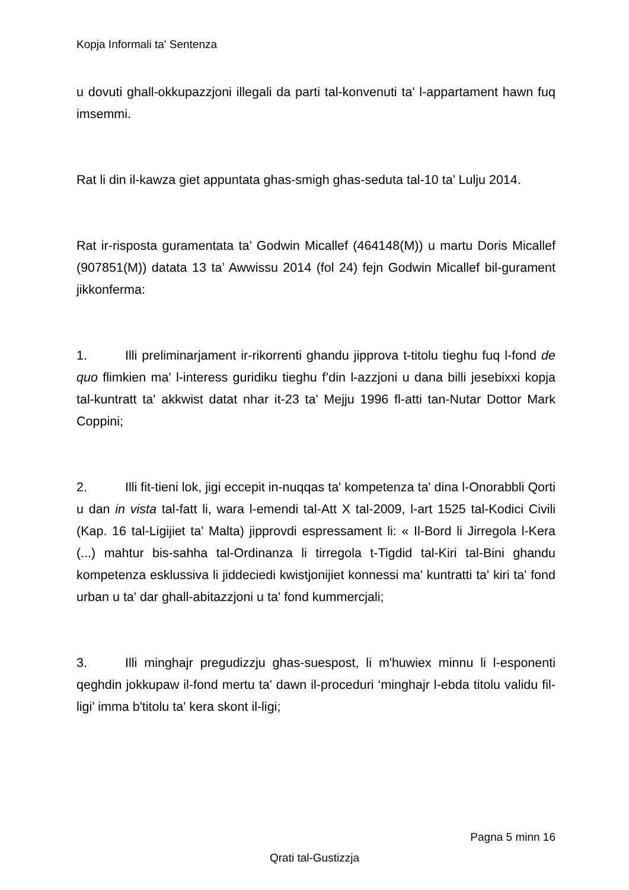Kopja Informali ta' Sentenza
u dovuti ghall-okkupazzjoni illegali da parti tal-konvenuti ta' l-appartament hawn fuq imsemmi.
Rat li din il-kawza giet appuntata ghas-smigh ghas-seduta tal-10 ta’ Lulju 2014.
Rat ir-risposta guramentata ta’ Godwin Micallef (464148(M)) u martu Doris Micallef (907851(M)) datata 13 ta’ Awwissu 2014 (fol 24) fejn Godwin Micallef bil-gurament jikkonferma:
1. Illi preliminarjament ir-rikorrenti ghandu jipprova t-titolu tieghu fuq l-fond de quo flimkien ma' l-interess guridiku tieghu f’din l-azzjoni u dana billi jesebixxi kopja tal-kuntratt ta' akkwist datat nhar it-23 ta' Mejju 1996 fl-atti tan-Nutar Dottor Mark Coppini;
2. Illi fit-tieni lok, jigi eccepit in-nuqqas ta' kompetenza ta' dina l-Onorabbli Qorti u dan in vista tal-fatt li, wara l-emendi tal-Att X tal-2009, l-art 1525 tal-Kodici Civili (Kap. 16 tal-Ligijiet ta' Malta) jipprovdi espressament li: « Il-Bord li Jirregola l-Kera (...) mahtur bis-sahha tal-Ordinanza li tirregola t-Tigdid tal-Kiri tal-Bini ghandu kompetenza esklussiva li jiddeciedi kwistjonijiet konnessi ma' kuntratti ta' kiri ta' fond urban u ta' dar ghall-abitazzjoni u ta' fond kummercjali;
3. Illi minghajr pregudizzju ghas-suespost, li m'huwiex minnu li l-esponenti qeghdin jokkupaw il-fond mertu ta' dawn il-proceduri ‘minghajr l-ebda titolu validu fil-ligi’ imma b'titolu ta' kera skont il-ligi;
Pagna 5 minn 16
Qrati tal-Gustizzja